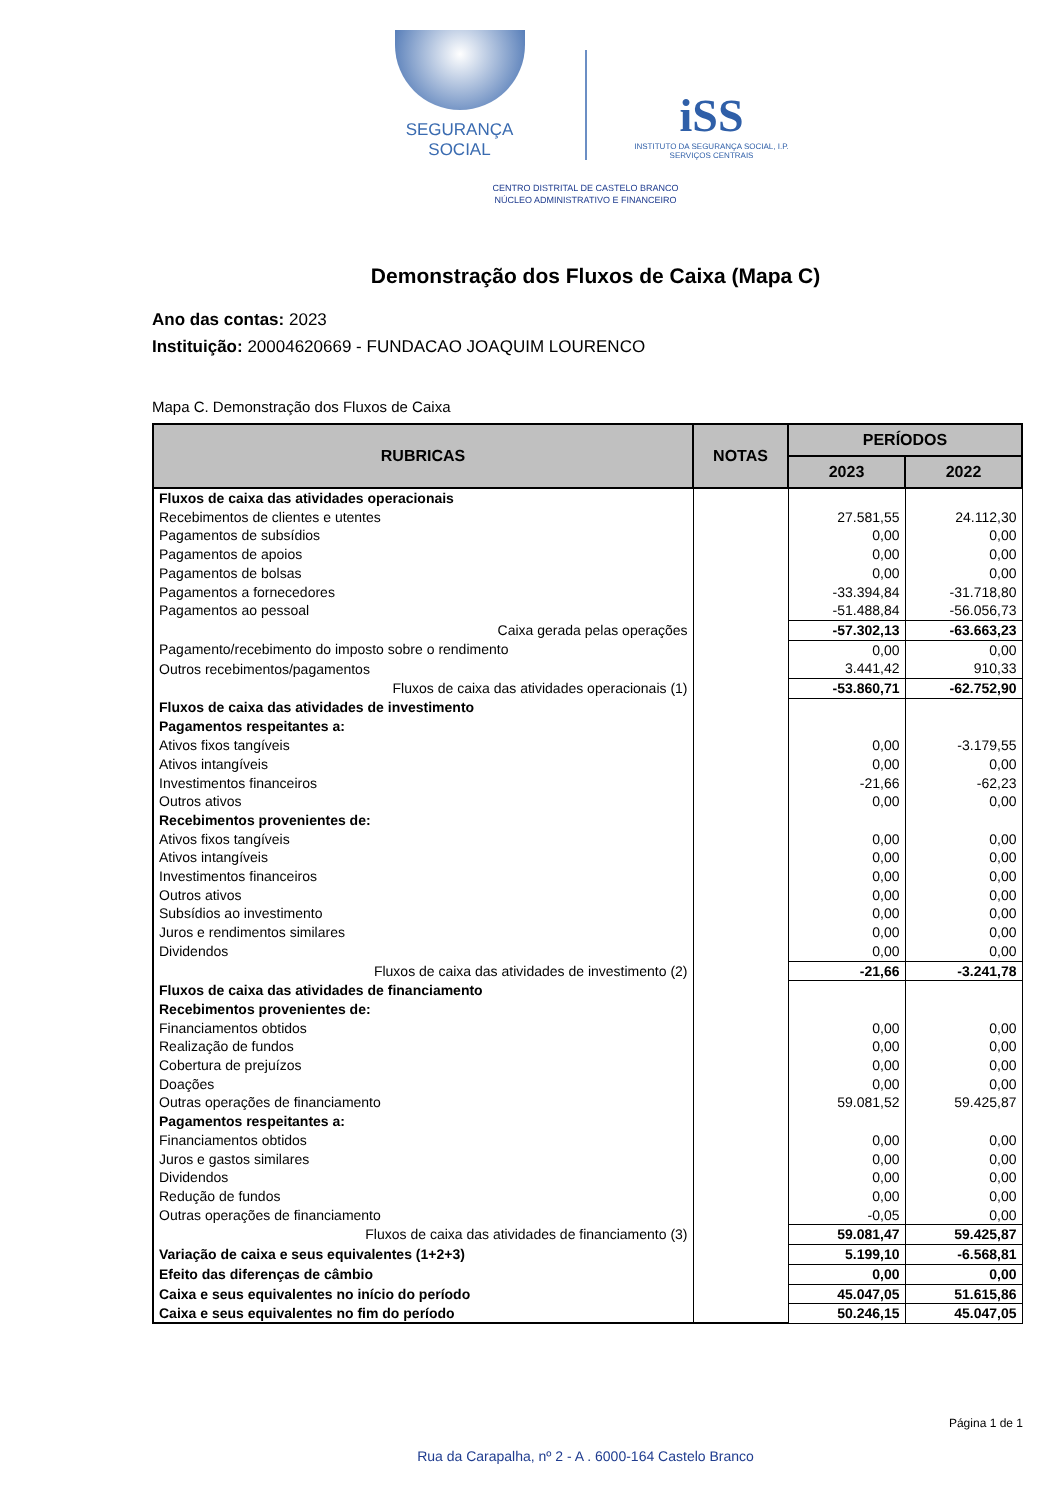SEGURANÇA SOCIAL
iSS
INSTITUTO DA SEGURANÇA SOCIAL, I.P.
SERVIÇOS CENTRAIS
CENTRO DISTRITAL DE CASTELO BRANCO
NÚCLEO ADMINISTRATIVO E FINANCEIRO
Demonstração dos Fluxos de Caixa (Mapa C)
Ano das contas: 2023
Instituição: 20004620669 - FUNDACAO JOAQUIM LOURENCO
Mapa C. Demonstração dos Fluxos de Caixa
| RUBRICAS | NOTAS | PERÍODOS | |
| --- | --- | --- | --- |
| | | 2023 | 2022 |
| Fluxos de caixa das atividades operacionais | | | |
| Recebimentos de clientes e utentes | | 27.581,55 | 24.112,30 |
| Pagamentos de subsídios | | 0,00 | 0,00 |
| Pagamentos de apoios | | 0,00 | 0,00 |
| Pagamentos de bolsas | | 0,00 | 0,00 |
| Pagamentos a fornecedores | | -33.394,84 | -31.718,80 |
| Pagamentos ao pessoal | | -51.488,84 | -56.056,73 |
| Caixa gerada pelas operações | | -57.302,13 | -63.663,23 |
| Pagamento/recebimento do imposto sobre o rendimento | | 0,00 | 0,00 |
| Outros recebimentos/pagamentos | | 3.441,42 | 910,33 |
| Fluxos de caixa das atividades operacionais (1) | | -53.860,71 | -62.752,90 |
| Fluxos de caixa das atividades de investimento | | | |
| Pagamentos respeitantes a: | | | |
| Ativos fixos tangíveis | | 0,00 | -3.179,55 |
| Ativos intangíveis | | 0,00 | 0,00 |
| Investimentos financeiros | | -21,66 | -62,23 |
| Outros ativos | | 0,00 | 0,00 |
| Recebimentos provenientes de: | | | |
| Ativos fixos tangíveis | | 0,00 | 0,00 |
| Ativos intangíveis | | 0,00 | 0,00 |
| Investimentos financeiros | | 0,00 | 0,00 |
| Outros ativos | | 0,00 | 0,00 |
| Subsídios ao investimento | | 0,00 | 0,00 |
| Juros e rendimentos similares | | 0,00 | 0,00 |
| Dividendos | | 0,00 | 0,00 |
| Fluxos de caixa das atividades de investimento (2) | | -21,66 | -3.241,78 |
| Fluxos de caixa das atividades de financiamento | | | |
| Recebimentos provenientes de: | | | |
| Financiamentos obtidos | | 0,00 | 0,00 |
| Realização de fundos | | 0,00 | 0,00 |
| Cobertura de prejuízos | | 0,00 | 0,00 |
| Doações | | 0,00 | 0,00 |
| Outras operações de financiamento | | 59.081,52 | 59.425,87 |
| Pagamentos respeitantes a: | | | |
| Financiamentos obtidos | | 0,00 | 0,00 |
| Juros e gastos similares | | 0,00 | 0,00 |
| Dividendos | | 0,00 | 0,00 |
| Redução de fundos | | 0,00 | 0,00 |
| Outras operações de financiamento | | -0,05 | 0,00 |
| Fluxos de caixa das atividades de financiamento (3) | | 59.081,47 | 59.425,87 |
| Variação de caixa e seus equivalentes (1+2+3) | | 5.199,10 | -6.568,81 |
| Efeito das diferenças de câmbio | | 0,00 | 0,00 |
| Caixa e seus equivalentes no início do período | | 45.047,05 | 51.615,86 |
| Caixa e seus equivalentes no fim do período | | 50.246,15 | 45.047,05 |
Página 1 de 1
Rua da Carapalha, nº 2 - A . 6000-164 Castelo Branco